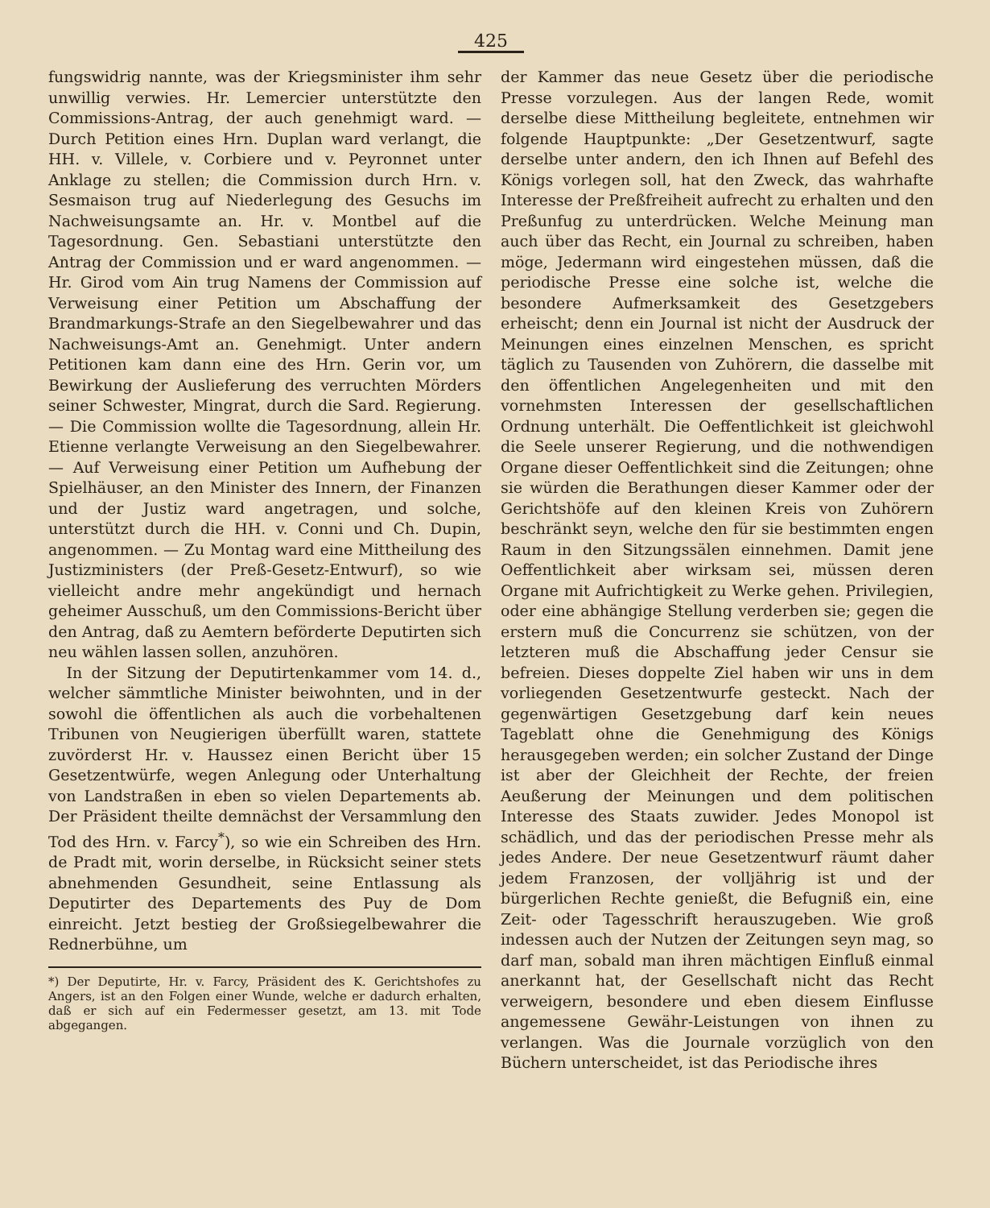425
fungswidrig nannte, was der Kriegsminister ihm sehr unwillig verwies. Hr. Lemercier unterstützte den Commissions-Antrag, der auch genehmigt ward. — Durch Petition eines Hrn. Duplan ward verlangt, die HH. v. Villele, v. Corbiere und v. Peyronnet unter Anklage zu stellen; die Commission durch Hrn. v. Sesmaison trug auf Niederlegung des Gesuchs im Nachweisungsamte an. Hr. v. Montbel auf die Tagesordnung. Gen. Sebastiani unterstützte den Antrag der Commission und er ward angenommen. — Hr. Girod vom Ain trug Namens der Commission auf Verweisung einer Petition um Abschaffung der Brandmarkungs-Strafe an den Siegelbewahrer und das Nachweisungs-Amt an. Genehmigt. Unter andern Petitionen kam dann eine des Hrn. Gerin vor, um Bewirkung der Auslieferung des verruchten Mörders seiner Schwester, Mingrat, durch die Sard. Regierung. — Die Commission wollte die Tagesordnung, allein Hr. Etienne verlangte Verweisung an den Siegelbewahrer. — Auf Verweisung einer Petition um Aufhebung der Spielhäuser, an den Minister des Innern, der Finanzen und der Justiz ward angetragen, und solche, unterstützt durch die HH. v. Conni und Ch. Dupin, angenommen. — Zu Montag ward eine Mittheilung des Justizministers (der Preß-Gesetz-Entwurf), so wie vielleicht andre mehr angekündigt und hernach geheimer Ausschuß, um den Commissions-Bericht über den Antrag, daß zu Aemtern beförderte Deputirten sich neu wählen lassen sollen, anzuhören.
In der Sitzung der Deputirtenkammer vom 14. d., welcher sämmtliche Minister beiwohnten, und in der sowohl die öffentlichen als auch die vorbehaltenen Tribunen von Neugierigen überfüllt waren, stattete zuvörderst Hr. v. Haussez einen Bericht über 15 Gesetzentwürfe, wegen Anlegung oder Unterhaltung von Landstraßen in eben so vielen Departements ab. Der Präsident theilte demnächst der Versammlung den Tod des Hrn. v. Farcy<sup>*</sup>), so wie ein Schreiben des Hrn. de Pradt mit, worin derselbe, in Rücksicht seiner stets abnehmenden Gesundheit, seine Entlassung als Deputirter des Departements des Puy de Dom einreicht. Jetzt bestieg der Großsiegelbewahrer die Rednerbühne, um
*) Der Deputirte, Hr. v. Farcy, Präsident des K. Gerichtshofes zu Angers, ist an den Folgen einer Wunde, welche er dadurch erhalten, daß er sich auf ein Federmesser gesetzt, am 13. mit Tode abgegangen.
der Kammer das neue Gesetz über die periodische Presse vorzulegen. Aus der langen Rede, womit derselbe diese Mittheilung begleitete, entnehmen wir folgende Hauptpunkte: „Der Gesetzentwurf, sagte derselbe unter andern, den ich Ihnen auf Befehl des Königs vorlegen soll, hat den Zweck, das wahrhafte Interesse der Preßfreiheit aufrecht zu erhalten und den Preßunfug zu unterdrücken. Welche Meinung man auch über das Recht, ein Journal zu schreiben, haben möge, Jedermann wird eingestehen müssen, daß die periodische Presse eine solche ist, welche die besondere Aufmerksamkeit des Gesetzgebers erheischt; denn ein Journal ist nicht der Ausdruck der Meinungen eines einzelnen Menschen, es spricht täglich zu Tausenden von Zuhörern, die dasselbe mit den öffentlichen Angelegenheiten und mit den vornehmsten Interessen der gesellschaftlichen Ordnung unterhält. Die Oeffentlichkeit ist gleichwohl die Seele unserer Regierung, und die nothwendigen Organe dieser Oeffentlichkeit sind die Zeitungen; ohne sie würden die Berathungen dieser Kammer oder der Gerichtshöfe auf den kleinen Kreis von Zuhörern beschränkt seyn, welche den für sie bestimmten engen Raum in den Sitzungssälen einnehmen. Damit jene Oeffentlichkeit aber wirksam sei, müssen deren Organe mit Aufrichtigkeit zu Werke gehen. Privilegien, oder eine abhängige Stellung verderben sie; gegen die erstern muß die Concurrenz sie schützen, von der letzteren muß die Abschaffung jeder Censur sie befreien. Dieses doppelte Ziel haben wir uns in dem vorliegenden Gesetzentwurfe gesteckt. Nach der gegenwärtigen Gesetzgebung darf kein neues Tageblatt ohne die Genehmigung des Königs herausgegeben werden; ein solcher Zustand der Dinge ist aber der Gleichheit der Rechte, der freien Aeußerung der Meinungen und dem politischen Interesse des Staats zuwider. Jedes Monopol ist schädlich, und das der periodischen Presse mehr als jedes Andere. Der neue Gesetzentwurf räumt daher jedem Franzosen, der volljährig ist und der bürgerlichen Rechte genießt, die Befugniß ein, eine Zeit- oder Tagesschrift herauszugeben. Wie groß indessen auch der Nutzen der Zeitungen seyn mag, so darf man, sobald man ihren mächtigen Einfluß einmal anerkannt hat, der Gesellschaft nicht das Recht verweigern, besondere und eben diesem Einflusse angemessene Gewähr-Leistungen von ihnen zu verlangen. Was die Journale vorzüglich von den Büchern unterscheidet, ist das Periodische ihres